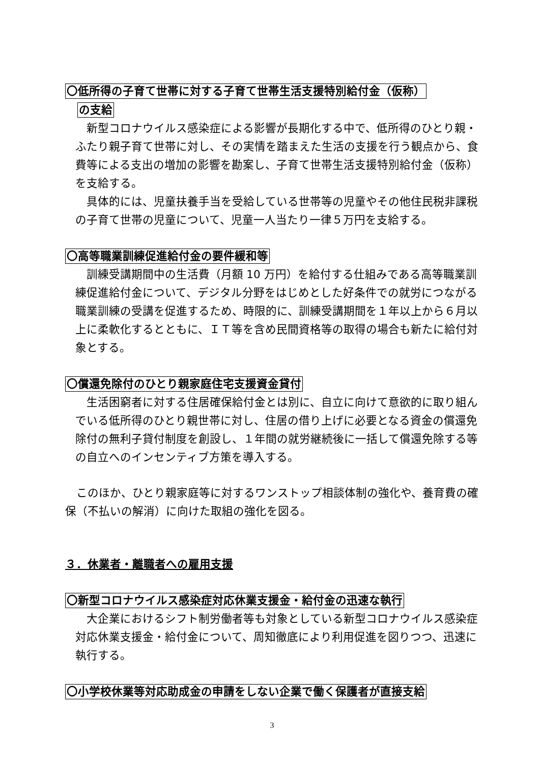〇低所得の子育て世帯に対する子育て世帯生活支援特別給付金（仮称）
の支給
新型コロナウイルス感染症による影響が長期化する中で、低所得のひとり親・ふたり親子育て世帯に対し、その実情を踏まえた生活の支援を行う観点から、食費等による支出の増加の影響を勘案し、子育て世帯生活支援特別給付金（仮称）を支給する。
具体的には、児童扶養手当を受給している世帯等の児童やその他住民税非課税の子育て世帯の児童について、児童一人当たり一律５万円を支給する。
〇高等職業訓練促進給付金の要件緩和等
訓練受講期間中の生活費（月額 10 万円）を給付する仕組みである高等職業訓練促進給付金について、デジタル分野をはじめとした好条件での就労につながる職業訓練の受講を促進するため、時限的に、訓練受講期間を１年以上から６月以上に柔軟化するとともに、ＩＴ等を含め民間資格等の取得の場合も新たに給付対象とする。
〇償還免除付のひとり親家庭住宅支援資金貸付
生活困窮者に対する住居確保給付金とは別に、自立に向けて意欲的に取り組んでいる低所得のひとり親世帯に対し、住居の借り上げに必要となる資金の償還免除付の無利子貸付制度を創設し、１年間の就労継続後に一括して償還免除する等の自立へのインセンティブ方策を導入する。
このほか、ひとり親家庭等に対するワンストップ相談体制の強化や、養育費の確保（不払いの解消）に向けた取組の強化を図る。
３．休業者・離職者への雇用支援
〇新型コロナウイルス感染症対応休業支援金・給付金の迅速な執行
大企業におけるシフト制労働者等も対象としている新型コロナウイルス感染症対応休業支援金・給付金について、周知徹底により利用促進を図りつつ、迅速に執行する。
〇小学校休業等対応助成金の申請をしない企業で働く保護者が直接支給
3